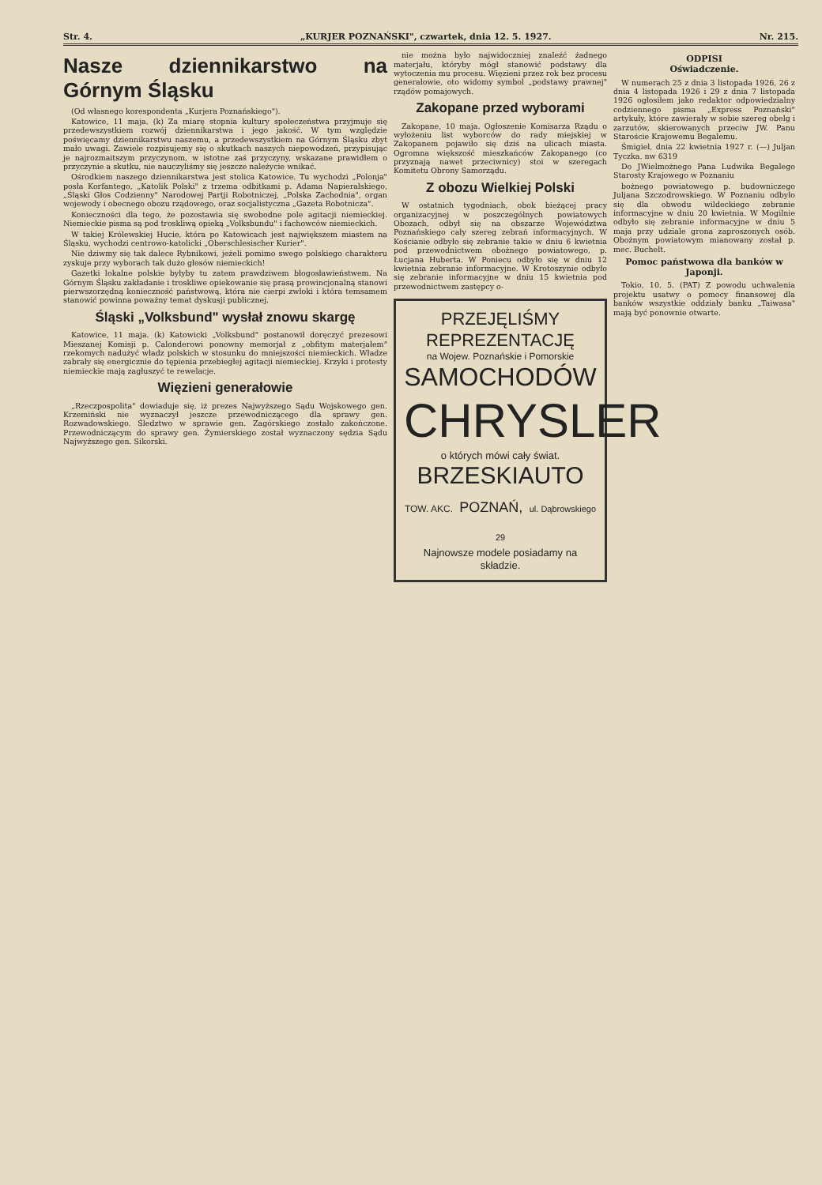Str. 4. „KURJER POZNAŃSKI", czwartek, dnia 12. 5. 1927. Nr. 215.
Nasze dziennikarstwo na Górnym Śląsku
(Od własnego korespondenta „Kurjera Poznańskiego").
Katowice, 11 maja. (k) Za miarę stopnia kultury społeczeństwa przyjmuje się przedewszystkiem rozwój dziennikarstwa i jego jakość. W tym względzie poświęcamy dziennikarstwu naszemu, a przedewszystkiem na Górnym Śląsku zbyt mało uwagi. Zawiele rozpisujemy się o skutkach naszych niepowodzeń, przypisując je najrozmaitszym przyczynom, w istotne zaś przyczyny, wskazane prawidłem o przyczynie a skutku, nie nauczyliśmy się jeszcze należycie wnikać.
Ośrodkiem naszego dziennikarstwa jest stolica Katowice. Tu wychodzi „Polonja" posła Korfantego, „Katolik Polski" z trzema odbitkami p. Adama Napieralskiego, „Śląski Głos Codzienny" Narodowej Partji Robotniczej, „Polska Zachodnia", organ wojewody i obecnego obozu rządowego, oraz socjalistyczna „Gazeta Robotnicza".
Konieczności dla tego, że pozostawia się swobodne pole agitacji niemieckiej. Niemieckie pisma są pod troskliwą opieką „Volksbundu" i fachowców niemieckich.
W takiej Królewskiej Hucie, która po Katowicach jest największem miastem na Śląsku, wychodzi centrowo-katolicki „Oberschlesischer Kurier".
Nie dziwmy się tak dalece Rybnikowi, jeżeli pomimo swego polskiego charakteru zyskuje przy wyborach tak dużo głosów niemieckich!
Gazetki lokalne polskie byłyby tu zatem prawdziwem błogosławieństwem. Na Górnym Śląsku zakładanie i troskliwe opiekowanie się prasą prowincjonalną stanowi pierwszorzędną konieczność państwową, która nie cierpi zwłoki i która temsamem stanowić powinna poważny temat dyskusji publicznej.
Śląski „Volksbund" wysłał znowu skargę
Katowice, 11 maja. (k) Katowicki „Volksbund" postanowił doręczyć prezesowi Mieszanej Komisji p. Calonderowi ponowny memorjał z „obfitym materjałem" rzekomych nadużyć władz polskich w stosunku do mniejszości niemieckich. Władze zabrały się energicznie do tępienia przebiegłej agitacji niemieckiej. Krzyki i protesty niemieckie mają zagłuszyć te rewelacje.
Więzieni generałowie
„Rzeczpospolita" dowiaduje się, iż prezes Najwyższego Sądu Wojskowego gen. Krzemiński nie wyznaczył jeszcze przewodniczącego dla sprawy gen. Rozwadowskiego. Śledztwo w sprawie gen. Zagórskiego zostało zakończone. Przewodniczącym do sprawy gen. Żymierskiego został wyznaczony sędzia Sądu Najwyższego gen. Sikorski.
nie można było najwidoczniej znaleźć żadnego materjału, któryby mógł stanowić podstawy dla wytoczenia mu procesu. Więzieni przez rok bez procesu generałowie, oto widomy symbol „podstawy prawnej" rządów pomajowych.
Zakopane przed wyborami
Zakopane, 10 maja. Ogłoszenie Komisarza Rządu o wyłożeniu list wyborców do rady miejskiej w Zakopanem pojawiło się dziś na ulicach miasta. Ogromna większość mieszkańców Zakopanego (co przyznają nawet przeciwnicy) stoi w szeregach Komitetu Obrony Samorządu.
Z obozu Wielkiej Polski
W ostatnich tygodniach, obok bieżącej pracy organizacyjnej w poszczególnych powiatowych Obozach, odbył się na obszarze Województwa Poznańskiego cały szereg zebrań informacyjnych. W Kościanie odbyło się zebranie takie w dniu 6 kwietnia pod przewodnictwem obożnego powiatowego, p. Łucjana Huberta. W Poniecu odbyło się w dniu 12 kwietnia zebranie informacyjne. W Krotoszynie odbyło się zebranie informacyjne w dniu 15 kwietnia pod przewodnictwem zastępcy o-
PRZEJĘLIŚMY REPREZENTACJĘ
na Wojew. Poznańskie i Pomorskie
SAMOCHODÓW
CHRYSLER
o których mówi cały świat.
BRZESKIAUTO TOW. AKC. POZNAŃ, ul. Dąbrowskiego 29
Najnowsze modele posiadamy na składzie.
ODPISI
Oświadczenie.
W numerach 25 z dnia 3 listopada 1926, 26 z dnia 4 listopada 1926 i 29 z dnia 7 listopada 1926 ogłosiłem jako redaktor odpowiedzialny codziennego pisma „Express Poznański" artykuły, które zawierały w sobie szereg obelg i zarzutów, skierowanych przeciw JW. Panu Staroście Krajowemu Begalemu.
Śmigiel, dnia 22 kwietnia 1927 r. (—) Juljan Tyczka. nw 6319
Do JWielmożnego Pana Ludwika Begalego Starosty Krajowego w Poznaniu
bożnego powiatowego p. budowniczego Juljana Szczodrowskiego. W Poznaniu odbyło się dla obwodu wildeckiego zebranie informacyjne w dniu 20 kwietnia. W Mogilnie odbyło się zebranie informacyjne w dniu 5 maja przy udziale grona zaproszonych osób. Obożnym powiatowym mianowany został p. mec. Buchelt.
Pomoc państwowa dla banków w Japonji.
Tokio, 10. 5. (PAT) Z powodu uchwalenia projektu usatwy o pomocy finansowej dla banków wszystkie oddziały banku „Taiwasa" mają być ponownie otwarte.